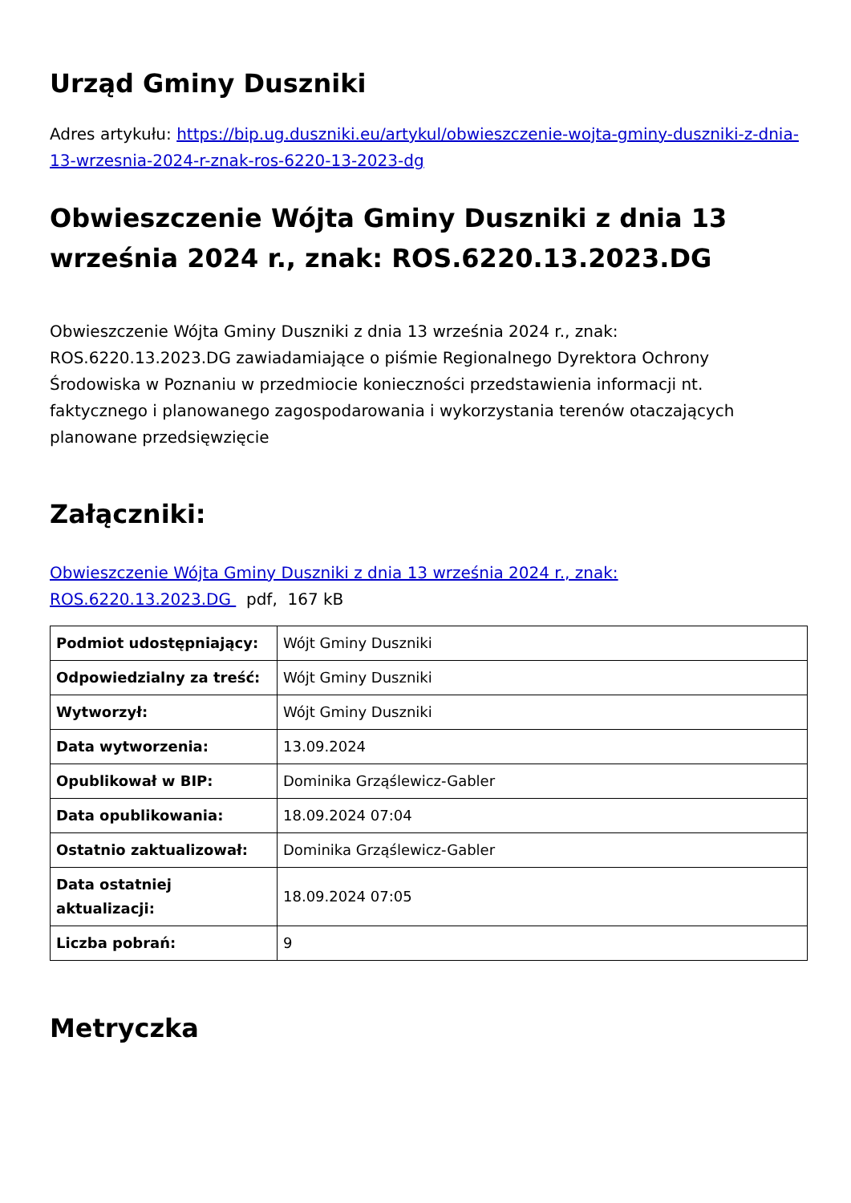Urząd Gminy Duszniki
Adres artykułu: https://bip.ug.duszniki.eu/artykul/obwieszczenie-wojta-gminy-duszniki-z-dnia-13-wrzesnia-2024-r-znak-ros-6220-13-2023-dg
Obwieszczenie Wójta Gminy Duszniki z dnia 13 września 2024 r., znak: ROS.6220.13.2023.DG
Obwieszczenie Wójta Gminy Duszniki z dnia 13 września 2024 r., znak: ROS.6220.13.2023.DG zawiadamiające o piśmie Regionalnego Dyrektora Ochrony Środowiska w Poznaniu w przedmiocie konieczności przedstawienia informacji nt. faktycznego i planowanego zagospodarowania i wykorzystania terenów otaczających planowane przedsięwzięcie
Załączniki:
Obwieszczenie Wójta Gminy Duszniki z dnia 13 września 2024 r., znak: ROS.6220.13.2023.DG pdf, 167 kB
| Podmiot udostępniający: | Wójt Gminy Duszniki |
| Odpowiedzialny za treść: | Wójt Gminy Duszniki |
| Wytworzył: | Wójt Gminy Duszniki |
| Data wytworzenia: | 13.09.2024 |
| Opublikował w BIP: | Dominika Grząślewicz-Gabler |
| Data opublikowania: | 18.09.2024 07:04 |
| Ostatnio zaktualizował: | Dominika Grząślewicz-Gabler |
| Data ostatniej aktualizacji: | 18.09.2024 07:05 |
| Liczba pobrań: | 9 |
Metryczka